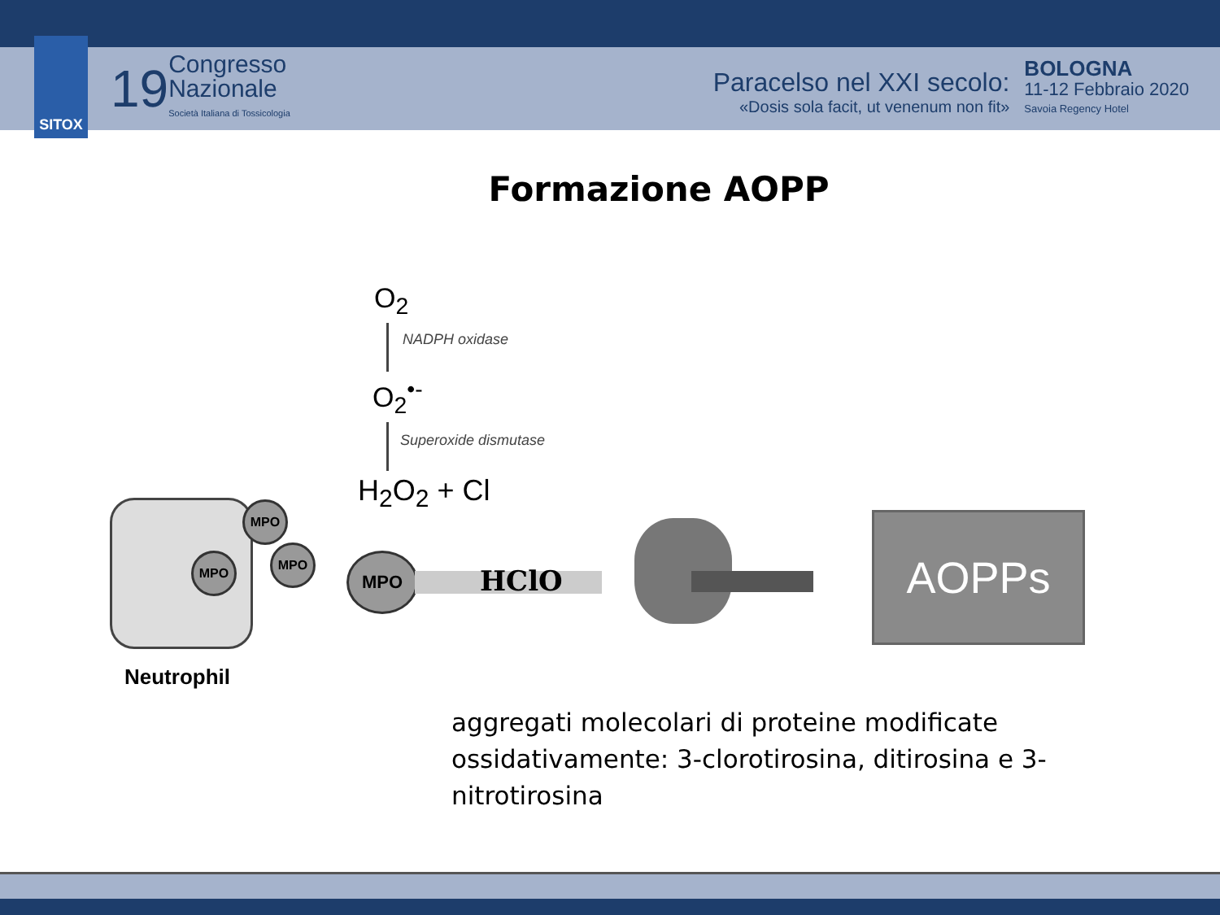SITOX
19
Congresso
Nazionale
Società Italiana di Tossicologia
Paracelso nel XXI secolo:
«Dosis sola facit, ut venenum non fit»
BOLOGNA
11-12 Febbraio 2020
Savoia Regency Hotel
Formazione AOPP
O<sub>2</sub>
NADPH oxidase
O<sub>2</sub><sup>•-</sup>
Superoxide dismutase
H<sub>2</sub>O<sub>2</sub> + Cl
MPO
MPO
MPO
MPO
HClO
AOPPs
Neutrophil
aggregati molecolari di proteine modificate ossidativamente: 3-clorotirosina, ditirosina e 3-nitrotirosina